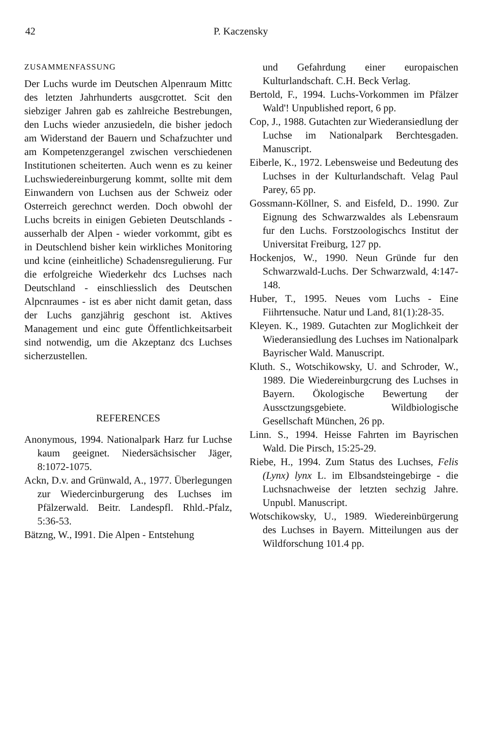42 P. Kaczensky
ZUSAMMENFASSUNG
Der Luchs wurde im Deutschen Alpenraum Mittc des letzten Jahrhunderts ausgcrottet. Scit den siebziger Jahren gab es zahlreiche Bestrebungen, den Luchs wieder anzusiedeln, die bisher jedoch am Widerstand der Bauern und Schafzuchter und am Kompetenzgerangel zwischen verschiedenen Institutionen scheiterten. Auch wenn es zu keiner Luchswiedereinburgerung kommt, sollte mit dem Einwandern von Luchsen aus der Schweiz oder Osterreich gerechnct werden. Doch obwohl der Luchs bcreits in einigen Gebieten Deutschlands - ausserhalb der Alpen - wieder vorkommt, gibt es in Deutschlend bisher kein wirkliches Monitoring und kcine (einheitliche) Schadensregulierung. Fur die erfolgreiche Wiederkehr dcs Luchses nach Deutschland - einschliesslich des Deutschen Alpcnraumes - ist es aber nicht damit getan, dass der Luchs ganzjährig geschont ist. Aktives Management und einc gute Öffentlichkeitsarbeit sind notwendig, um die Akzeptanz dcs Luchses sicherzustellen.
REFERENCES
Anonymous, 1994. Nationalpark Harz fur Luchse kaum geeignet. Niedersächsischer Jäger, 8:1072-1075.
Ackn, D.v. and Grünwald, A., 1977. Überlegungen zur Wiedercinburgerung des Luchses im Pfälzerwald. Beitr. Landespfl. Rhld.-Pfalz, 5:36-53.
Bätzng, W., I991. Die Alpen - Entstehung
und Gefahrdung einer europaischen Kulturlandschaft. C.H. Beck Verlag.
Bertold, F., 1994. Luchs-Vorkommen im Pfälzer Wald'! Unpublished report, 6 pp.
Cop, J., 1988. Gutachten zur Wiederansiedlung der Luchse im Nationalpark Berchtesgaden. Manuscript.
Eiberle, K., 1972. Lebensweise und Bedeutung des Luchses in der Kulturlandschaft. Velag Paul Parey, 65 pp.
Gossmann-Köllner, S. and Eisfeld, D.. 1990. Zur Eignung des Schwarzwaldes als Lebensraum fur den Luchs. Forstzoologischcs Institut der Universitat Freiburg, 127 pp.
Hockenjos, W., 1990. Neun Gründe fur den Schwarzwald-Luchs. Der Schwarzwald, 4:147-148.
Huber, T., 1995. Neues vom Luchs - Eine Fiihrtensuche. Natur und Land, 81(1):28-35.
Kleyen. K., 1989. Gutachten zur Moglichkeit der Wiederansiedlung des Luchses im Nationalpark Bayrischer Wald. Manuscript.
Kluth. S., Wotschikowsky, U. and Schroder, W., 1989. Die Wiedereinburgcrung des Luchses in Bayern. Ökologische Bewertung der Aussctzungsgebiete. Wildbiologische Gesellschaft München, 26 pp.
Linn. S., 1994. Heisse Fahrten im Bayrischen Wald. Die Pirsch, 15:25-29.
Riebe, H., 1994. Zum Status des Luchses, Felis (Lynx) lynx L. im Elbsandsteingebirge - die Luchsnachweise der letzten sechzig Jahre. Unpubl. Manuscript.
Wotschikowsky, U., 1989. Wiedereinbürgerung des Luchses in Bayern. Mitteilungen aus der Wildforschung 101.4 pp.